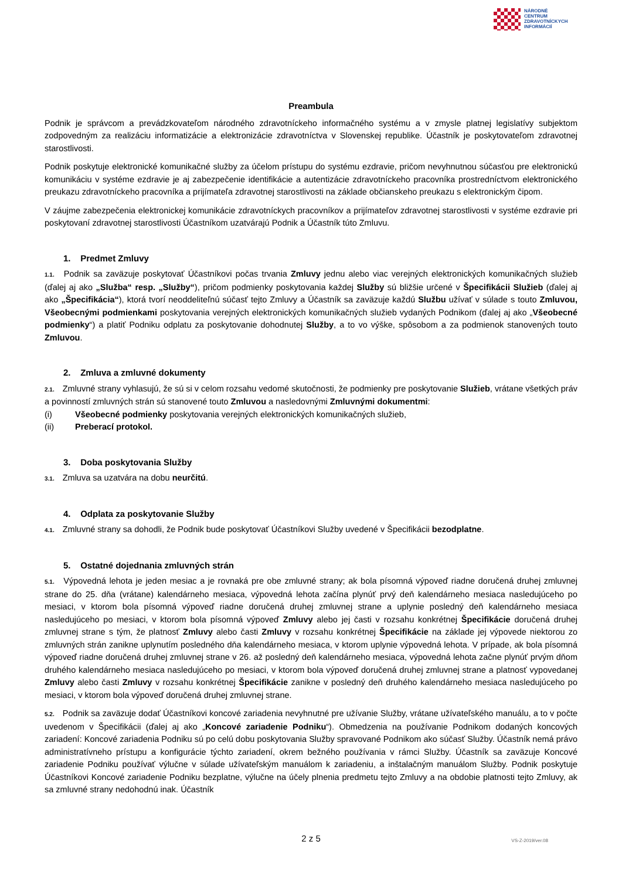NÁRODNÉ
CENTRUM
ZDRAVOTNÍCKYCH
INFORMÁCIÍ
Preambula
Podnik je správcom a prevádzkovateľom národného zdravotníckeho informačného systému a v zmysle platnej legislatívy subjektom zodpovedným za realizáciu informatizácie a elektronizácie zdravotníctva v Slovenskej republike. Účastník je poskytovateľom zdravotnej starostlivosti.
Podnik poskytuje elektronické komunikačné služby za účelom prístupu do systému ezdravie, pričom nevyhnutnou súčasťou pre elektronickú komunikáciu v systéme ezdravie je aj zabezpečenie identifikácie a autentizácie zdravotníckeho pracovníka prostredníctvom elektronického preukazu zdravotníckeho pracovníka a prijímateľa zdravotnej starostlivosti na základe občianskeho preukazu s elektronickým čipom.
V záujme zabezpečenia elektronickej komunikácie zdravotníckych pracovníkov a prijímateľov zdravotnej starostlivosti v systéme ezdravie pri poskytovaní zdravotnej starostlivosti Účastníkom uzatvárajú Podnik a Účastník túto Zmluvu.
1. Predmet Zmluvy
1.1. Podnik sa zaväzuje poskytovať Účastníkovi počas trvania Zmluvy jednu alebo viac verejných elektronických komunikačných služieb (ďalej aj ako „Služba“ resp. „Služby“), pričom podmienky poskytovania každej Služby sú bližšie určené v Špecifikácii Služieb (ďalej aj ako „Špecifikácia“), ktorá tvorí neoddeliteľnú súčasť tejto Zmluvy a Účastník sa zaväzuje každú Službu užívať v súlade s touto Zmluvou, Všeobecnými podmienkami poskytovania verejných elektronických komunikačných služieb vydaných Podnikom (ďalej aj ako „Všeobecné podmienky“) a platiť Podniku odplatu za poskytovanie dohodnutej Služby, a to vo výške, spôsobom a za podmienok stanovených touto Zmluvou.
2. Zmluva a zmluvné dokumenty
2.1. Zmluvné strany vyhlasujú, že sú si v celom rozsahu vedomé skutočnosti, že podmienky pre poskytovanie Služieb, vrátane všetkých práv a povinností zmluvných strán sú stanovené touto Zmluvou a nasledovnými Zmluvnými dokumentmi:
(i) Všeobecné podmienky poskytovania verejných elektronických komunikačných služieb,
(ii) Preberací protokol.
3. Doba poskytovania Služby
3.1. Zmluva sa uzatvára na dobu neurčitú.
4. Odplata za poskytovanie Služby
4.1. Zmluvné strany sa dohodli, že Podnik bude poskytovať Účastníkovi Služby uvedené v Špecifikácii bezodplatne.
5. Ostatné dojednania zmluvných strán
5.1. Výpovedná lehota je jeden mesiac a je rovnaká pre obe zmluvné strany; ak bola písomná výpoveď riadne doručená druhej zmluvnej strane do 25. dňa (vrátane) kalendárneho mesiaca, výpovedná lehota začína plynúť prvý deň kalendárneho mesiaca nasledujúceho po mesiaci, v ktorom bola písomná výpoveď riadne doručená druhej zmluvnej strane a uplynie posledný deň kalendárneho mesiaca nasledujúceho po mesiaci, v ktorom bola písomná výpoveď Zmluvy alebo jej časti v rozsahu konkrétnej Špecifikácie doručená druhej zmluvnej strane s tým, že platnosť Zmluvy alebo časti Zmluvy v rozsahu konkrétnej Špecifikácie na základe jej výpovede niektorou zo zmluvných strán zanikne uplynutím posledného dňa kalendárneho mesiaca, v ktorom uplynie výpovedná lehota. V prípade, ak bola písomná výpoveď riadne doručená druhej zmluvnej strane v 26. až posledný deň kalendárneho mesiaca, výpovedná lehota začne plynúť prvým dňom druhého kalendárneho mesiaca nasledujúceho po mesiaci, v ktorom bola výpoveď doručená druhej zmluvnej strane a platnosť vypovedanej Zmluvy alebo časti Zmluvy v rozsahu konkrétnej Špecifikácie zanikne v posledný deň druhého kalendárneho mesiaca nasledujúceho po mesiaci, v ktorom bola výpoveď doručená druhej zmluvnej strane.
5.2. Podnik sa zaväzuje dodať Účastníkovi koncové zariadenia nevyhnutné pre užívanie Služby, vrátane užívateľského manuálu, a to v počte uvedenom v Špecifikácii (ďalej aj ako „Koncové zariadenie Podniku“). Obmedzenia na používanie Podnikom dodaných koncových zariadení: Koncové zariadenia Podniku sú po celú dobu poskytovania Služby spravované Podnikom ako súčasť Služby. Účastník nemá právo administratívneho prístupu a konfigurácie týchto zariadení, okrem bežného používania v rámci Služby. Účastník sa zaväzuje Koncové zariadenie Podniku používať výlučne v súlade užívateľským manuálom k zariadeniu, a inštalačným manuálom Služby. Podnik poskytuje Účastníkovi Koncové zariadenie Podniku bezplatne, výlučne na účely plnenia predmetu tejto Zmluvy a na obdobie platnosti tejto Zmluvy, ak sa zmluvné strany nedohodnú inak. Účastník
2 z 5
VS-Z-2019/ver.08